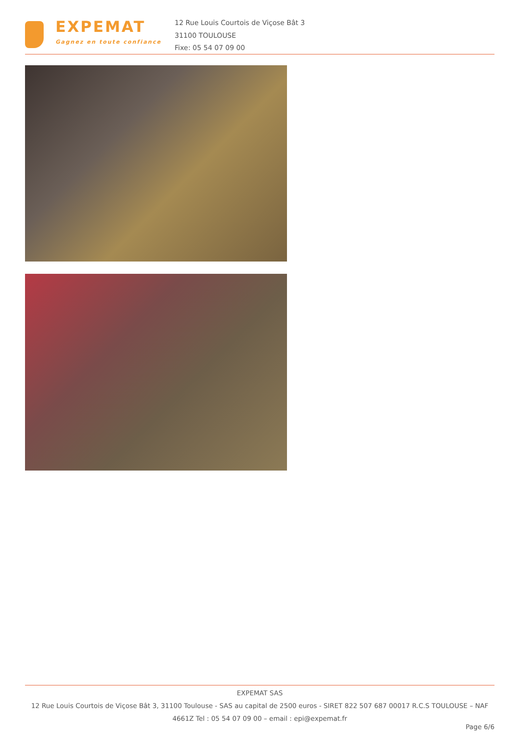EXPEMAT
Gagnez en toute confiance
12 Rue Louis Courtois de Viçose Bât 3
31100 TOULOUSE
Fixe: 05 54 07 09 00
EXPEMAT SAS
12 Rue Louis Courtois de Viçose Bât 3, 31100 Toulouse - SAS au capital de 2500 euros - SIRET 822 507 687 00017 R.C.S TOULOUSE – NAF 4661Z Tel : 05 54 07 09 00 – email : epi@expemat.fr
Page 6/6